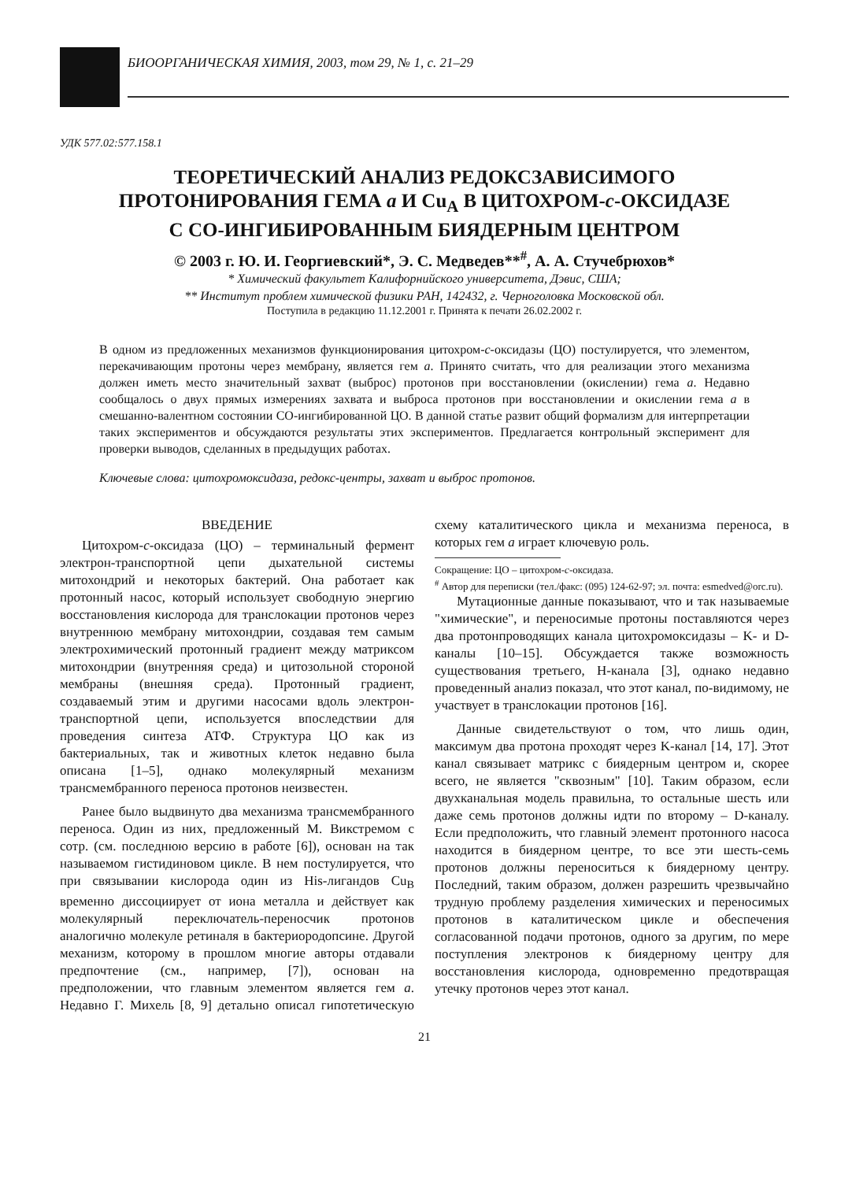БИООРГАНИЧЕСКАЯ ХИМИЯ, 2003, том 29, № 1, с. 21–29
УДК 577.02:577.158.1
ТЕОРЕТИЧЕСКИЙ АНАЛИЗ РЕДОКСЗАВИСИМОГО
ПРОТОНИРОВАНИЯ ГЕМА a И Cu<sub>A</sub> В ЦИТОХРОМ-c-ОКСИДАЗЕ
С СО-ИНГИБИРОВАННЫМ БИЯДЕРНЫМ ЦЕНТРОМ
© 2003 г. Ю. И. Георгиевский*, Э. С. Медведев**<sup>#</sup>, А. А. Стучебрюхов*
* Химический факультет Калифорнийского университета, Дэвис, США;
** Институт проблем химической физики РАН, 142432, г. Черноголовка Московской обл.
Поступила в редакцию 11.12.2001 г. Принята к печати 26.02.2002 г.
В одном из предложенных механизмов функционирования цитохром-c-оксидазы (ЦО) постулирует­ся, что элементом, перекачивающим протоны через мембрану, является гем a. Принято считать, что для реализации этого механизма должен иметь место значительный захват (выброс) протонов при восстановлении (окислении) гема a. Недавно сообщалось о двух прямых измерениях захвата и выброса протонов при восстановлении и окислении гема a в смешанно-валентном состоянии СО-ин­гибированной ЦО. В данной статье развит общий формализм для интерпретации таких эксперимен­тов и обсуждаются результаты этих экспериментов. Предлагается контрольный эксперимент для проверки выводов, сделанных в предыдущих работах.
Ключевые слова: цитохромоксидаза, редокс-центры, захват и выброс протонов.
ВВЕДЕНИЕ
Цитохром-c-оксидаза (ЦО) – терминальный фермент электрон-транспортной цепи дыхатель­ной системы митохондрий и некоторых бактерий. Она работает как протонный насос, который ис­пользует свободную энергию восстановления кис­лорода для транслокации протонов через внутрен­нюю мембрану митохондрии, создавая тем самым электрохимический протонный градиент между матриксом митохондрии (внутренняя среда) и ци­тозольной стороной мембраны (внешняя среда). Протонный градиент, создаваемый этим и други­ми насосами вдоль электрон-транспортной цепи, используется впоследствии для проведения синте­за АТФ. Структура ЦО как из бактериальных, так и животных клеток недавно была описана [1–5], однако молекулярный механизм трансмембран­ного переноса протонов неизвестен.
Ранее было выдвинуто два механизма транс­мембранного переноса. Один из них, предложен­ный М. Викстремом с сотр. (см. последнюю вер­сию в работе [6]), основан на так называемом ги­стидиновом цикле. В нем постулируется, что при связывании кислорода один из His-лигандов Cu<sub>B</sub> временно диссоциирует от иона металла и дейст­вует как молекулярный переключатель-перенос­чик протонов аналогично молекуле ретиналя в бактериородопсине. Другой механизм, которому в прошлом многие авторы отдавали предпочте­ние (см., например, [7]), основан на предположении, что главным элементом является гем a. Недавно Г. Михель [8, 9] детально описал гипотетическую схему каталитического цикла и механизма пере­носа, в которых гем a играет ключевую роль.
Сокращение: ЦО – цитохром-c-оксидаза.
<sup>#</sup> Автор для переписки (тел./факс: (095) 124-62-97; эл. почта: esmedved@orc.ru).
Мутационные данные показывают, что и так называемые "химические", и переносимые прото­ны поставляются через два протонпроводящих ка­нала цитохромоксидазы – K- и D-каналы [10–15]. Обсуждается также возможность существования третьего, H-канала [3], однако недавно проведен­ный анализ показал, что этот канал, по-видимому, не участвует в транслокации протонов [16].
Данные свидетельствуют о том, что лишь один, максимум два протона проходят через K-ка­нал [14, 17]. Этот канал связывает матрикс с бия­дерным центром и, скорее всего, не является "сквозным" [10]. Таким образом, если двухка­нальная модель правильна, то остальные шесть или даже семь протонов должны идти по второму – D-каналу. Если предположить, что главный эле­мент протонного насоса находится в биядерном центре, то все эти шесть-семь протонов должны переноситься к биядерному центру. Последний, таким образом, должен разрешить чрезвычайно трудную проблему разделения химических и пе­реносимых протонов в каталитическом цикле и обеспечения согласованной подачи протонов, од­ного за другим, по мере поступления электронов к биядерному центру для восстановления кисло­рода, одновременно предотвращая утечку прото­нов через этот канал.
21